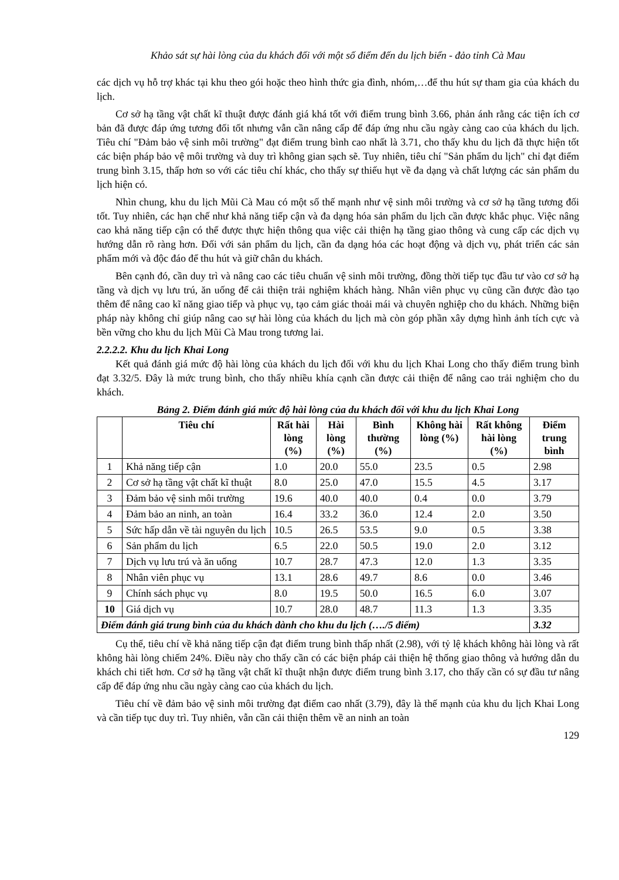Khảo sát sự hài lòng của du khách đối với một số điểm đến du lịch biển - đảo tỉnh Cà Mau
các dịch vụ hỗ trợ khác tại khu theo gói hoặc theo hình thức gia đình, nhóm,…để thu hút sự tham gia của khách du lịch.
Cơ sở hạ tầng vật chất kĩ thuật được đánh giá khá tốt với điểm trung bình 3.66, phản ánh rằng các tiện ích cơ bản đã được đáp ứng tương đối tốt nhưng vẫn cần nâng cấp để đáp ứng nhu cầu ngày càng cao của khách du lịch. Tiêu chí "Đảm bảo vệ sinh môi trường" đạt điểm trung bình cao nhất là 3.71, cho thấy khu du lịch đã thực hiện tốt các biện pháp bảo vệ môi trường và duy trì không gian sạch sẽ. Tuy nhiên, tiêu chí "Sản phẩm du lịch" chỉ đạt điểm trung bình 3.15, thấp hơn so với các tiêu chí khác, cho thấy sự thiếu hụt về đa dạng và chất lượng các sản phẩm du lịch hiện có.
Nhìn chung, khu du lịch Mũi Cà Mau có một số thế mạnh như vệ sinh môi trường và cơ sở hạ tầng tương đối tốt. Tuy nhiên, các hạn chế như khả năng tiếp cận và đa dạng hóa sản phẩm du lịch cần được khắc phục. Việc nâng cao khả năng tiếp cận có thể được thực hiện thông qua việc cải thiện hạ tầng giao thông và cung cấp các dịch vụ hướng dẫn rõ ràng hơn. Đối với sản phẩm du lịch, cần đa dạng hóa các hoạt động và dịch vụ, phát triển các sản phẩm mới và độc đáo để thu hút và giữ chân du khách.
Bên cạnh đó, cần duy trì và nâng cao các tiêu chuẩn vệ sinh môi trường, đồng thời tiếp tục đầu tư vào cơ sở hạ tầng và dịch vụ lưu trú, ăn uống để cải thiện trải nghiệm khách hàng. Nhân viên phục vụ cũng cần được đào tạo thêm để nâng cao kĩ năng giao tiếp và phục vụ, tạo cảm giác thoải mái và chuyên nghiệp cho du khách. Những biện pháp này không chỉ giúp nâng cao sự hài lòng của khách du lịch mà còn góp phần xây dựng hình ảnh tích cực và bền vững cho khu du lịch Mũi Cà Mau trong tương lai.
2.2.2.2. Khu du lịch Khai Long
Kết quả đánh giá mức độ hài lòng của khách du lịch đối với khu du lịch Khai Long cho thấy điểm trung bình đạt 3.32/5. Đây là mức trung bình, cho thấy nhiều khía cạnh cần được cải thiện để nâng cao trải nghiệm cho du khách.
Bảng 2. Điểm đánh giá mức độ hài lòng của du khách đối với khu du lịch Khai Long
| | Tiêu chí | Rất hài lòng (%) | Hài lòng (%) | Bình thường (%) | Không hài lòng (%) | Rất không hài lòng (%) | Điểm trung bình |
| --- | --- | --- | --- | --- | --- | --- | --- |
| 1 | Khả năng tiếp cận | 1.0 | 20.0 | 55.0 | 23.5 | 0.5 | 2.98 |
| 2 | Cơ sở hạ tầng vật chất kĩ thuật | 8.0 | 25.0 | 47.0 | 15.5 | 4.5 | 3.17 |
| 3 | Đảm bảo vệ sinh môi trường | 19.6 | 40.0 | 40.0 | 0.4 | 0.0 | 3.79 |
| 4 | Đảm bảo an ninh, an toàn | 16.4 | 33.2 | 36.0 | 12.4 | 2.0 | 3.50 |
| 5 | Sức hấp dẫn về tài nguyên du lịch | 10.5 | 26.5 | 53.5 | 9.0 | 0.5 | 3.38 |
| 6 | Sản phẩm du lịch | 6.5 | 22.0 | 50.5 | 19.0 | 2.0 | 3.12 |
| 7 | Dịch vụ lưu trú và ăn uống | 10.7 | 28.7 | 47.3 | 12.0 | 1.3 | 3.35 |
| 8 | Nhân viên phục vụ | 13.1 | 28.6 | 49.7 | 8.6 | 0.0 | 3.46 |
| 9 | Chính sách phục vụ | 8.0 | 19.5 | 50.0 | 16.5 | 6.0 | 3.07 |
| 10 | Giá dịch vụ | 10.7 | 28.0 | 48.7 | 11.3 | 1.3 | 3.35 |
| Điểm đánh giá trung bình của du khách dành cho khu du lịch (…./5 điểm) | | | | | | | 3.32 |
Cụ thể, tiêu chí về khả năng tiếp cận đạt điểm trung bình thấp nhất (2.98), với tỷ lệ khách không hài lòng và rất không hài lòng chiếm 24%. Điều này cho thấy cần có các biện pháp cải thiện hệ thống giao thông và hướng dẫn du khách chi tiết hơn. Cơ sở hạ tầng vật chất kĩ thuật nhận được điểm trung bình 3.17, cho thấy cần có sự đầu tư nâng cấp để đáp ứng nhu cầu ngày càng cao của khách du lịch.
Tiêu chí về đảm bảo vệ sinh môi trường đạt điểm cao nhất (3.79), đây là thế mạnh của khu du lịch Khai Long và cần tiếp tục duy trì. Tuy nhiên, vẫn cần cải thiện thêm về an ninh an toàn
129